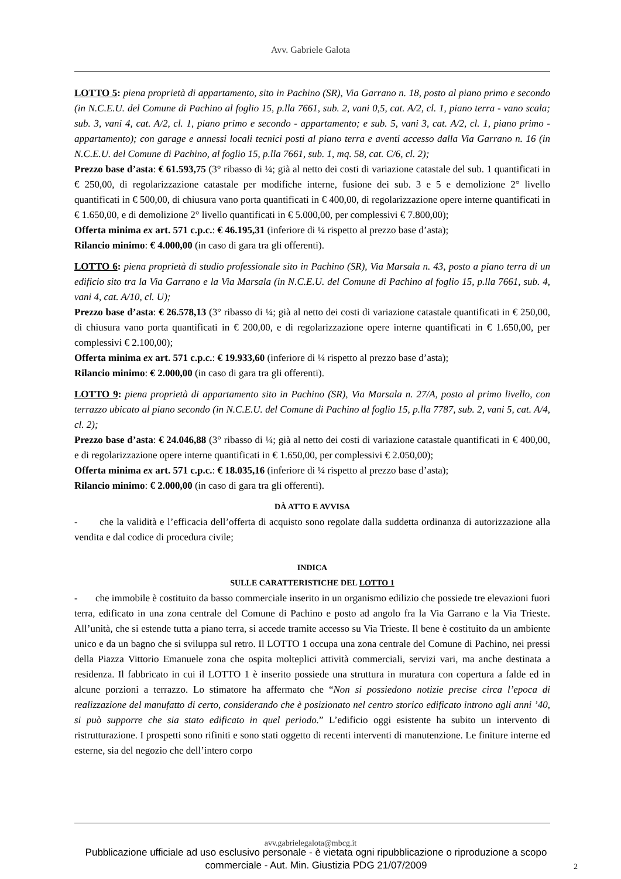Avv. Gabriele Galota
LOTTO 5: piena proprietà di appartamento, sito in Pachino (SR), Via Garrano n. 18, posto al piano primo e secondo (in N.C.E.U. del Comune di Pachino al foglio 15, p.lla 7661, sub. 2, vani 0,5, cat. A/2, cl. 1, piano terra - vano scala; sub. 3, vani 4, cat. A/2, cl. 1, piano primo e secondo - appartamento; e sub. 5, vani 3, cat. A/2, cl. 1, piano primo - appartamento); con garage e annessi locali tecnici posti al piano terra e aventi accesso dalla Via Garrano n. 16 (in N.C.E.U. del Comune di Pachino, al foglio 15, p.lla 7661, sub. 1, mq. 58, cat. C/6, cl. 2);
Prezzo base d’asta: € 61.593,75 (3° ribasso di ¼; già al netto dei costi di variazione catastale del sub. 1 quantificati in € 250,00, di regolarizzazione catastale per modifiche interne, fusione dei sub. 3 e 5 e demolizione 2° livello quantificati in € 500,00, di chiusura vano porta quantificati in € 400,00, di regolarizzazione opere interne quantificati in € 1.650,00, e di demolizione 2° livello quantificati in € 5.000,00, per complessivi € 7.800,00);
Offerta minima ex art. 571 c.p.c.: € 46.195,31 (inferiore di ¼ rispetto al prezzo base d’asta);
Rilancio minimo: € 4.000,00 (in caso di gara tra gli offerenti).
LOTTO 6: piena proprietà di studio professionale sito in Pachino (SR), Via Marsala n. 43, posto a piano terra di un edificio sito tra la Via Garrano e la Via Marsala (in N.C.E.U. del Comune di Pachino al foglio 15, p.lla 7661, sub. 4, vani 4, cat. A/10, cl. U);
Prezzo base d’asta: € 26.578,13 (3° ribasso di ¼; già al netto dei costi di variazione catastale quantificati in € 250,00, di chiusura vano porta quantificati in € 200,00, e di regolarizzazione opere interne quantificati in € 1.650,00, per complessivi € 2.100,00);
Offerta minima ex art. 571 c.p.c.: € 19.933,60 (inferiore di ¼ rispetto al prezzo base d’asta);
Rilancio minimo: € 2.000,00 (in caso di gara tra gli offerenti).
LOTTO 9: piena proprietà di appartamento sito in Pachino (SR), Via Marsala n. 27/A, posto al primo livello, con terrazzo ubicato al piano secondo (in N.C.E.U. del Comune di Pachino al foglio 15, p.lla 7787, sub. 2, vani 5, cat. A/4, cl. 2);
Prezzo base d’asta: € 24.046,88 (3° ribasso di ¼; già al netto dei costi di variazione catastale quantificati in € 400,00, e di regolarizzazione opere interne quantificati in € 1.650,00, per complessivi € 2.050,00);
Offerta minima ex art. 571 c.p.c.: € 18.035,16 (inferiore di ¼ rispetto al prezzo base d’asta);
Rilancio minimo: € 2.000,00 (in caso di gara tra gli offerenti).
DÀ ATTO E AVVISA
- che la validità e l’efficacia dell’offerta di acquisto sono regolate dalla suddetta ordinanza di autorizzazione alla vendita e dal codice di procedura civile;
INDICA
SULLE CARATTERISTICHE DEL LOTTO 1
- che immobile è costituito da basso commerciale inserito in un organismo edilizio che possiede tre elevazioni fuori terra, edificato in una zona centrale del Comune di Pachino e posto ad angolo fra la Via Garrano e la Via Trieste. All’unità, che si estende tutta a piano terra, si accede tramite accesso su Via Trieste. Il bene è costituito da un ambiente unico e da un bagno che si sviluppa sul retro. Il LOTTO 1 occupa una zona centrale del Comune di Pachino, nei pressi della Piazza Vittorio Emanuele zona che ospita molteplici attività commerciali, servizi vari, ma anche destinata a residenza. Il fabbricato in cui il LOTTO 1 è inserito possiede una struttura in muratura con copertura a falde ed in alcune porzioni a terrazzo. Lo stimatore ha affermato che “Non si possiedono notizie precise circa l’epoca di realizzazione del manufatto di certo, considerando che è posizionato nel centro storico edificato introno agli anni ’40, si può supporre che sia stato edificato in quel periodo.” L’edificio oggi esistente ha subito un intervento di ristrutturazione. I prospetti sono rifiniti e sono stati oggetto di recenti interventi di manutenzione. Le finiture interne ed esterne, sia del negozio che dell’intero corpo
avv.gabrielegalota@mbcg.it
Pubblicazione ufficiale ad uso esclusivo personale - è vietata ogni ripubblicazione o riproduzione a scopo commerciale - Aut. Min. Giustizia PDG 21/07/2009
2